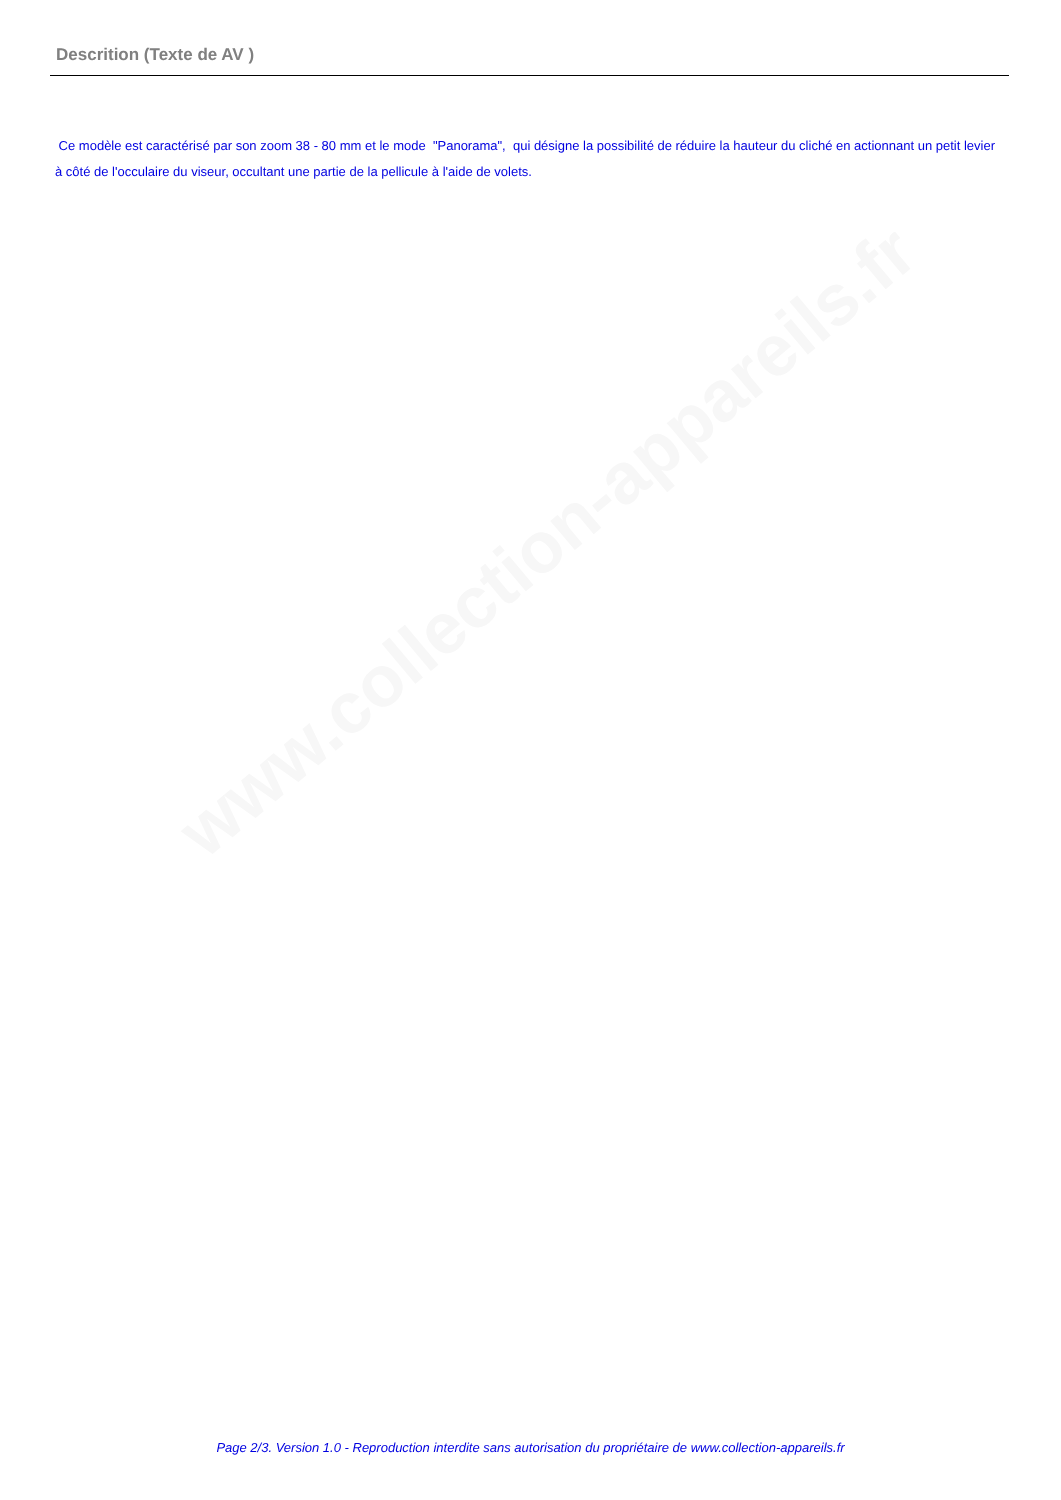www.collection-appareils.fr
Descrition (Texte de AV )
Ce modèle est caractérisé par son zoom 38 - 80 mm et le mode "Panorama", qui désigne la possibilité de réduire la hauteur du cliché en actionnant un petit levier à côté de l'occulaire du viseur, occultant une partie de la pellicule à l'aide de volets.
Page 2/3. Version 1.0 - Reproduction interdite sans autorisation du propriétaire de www.collection-appareils.fr